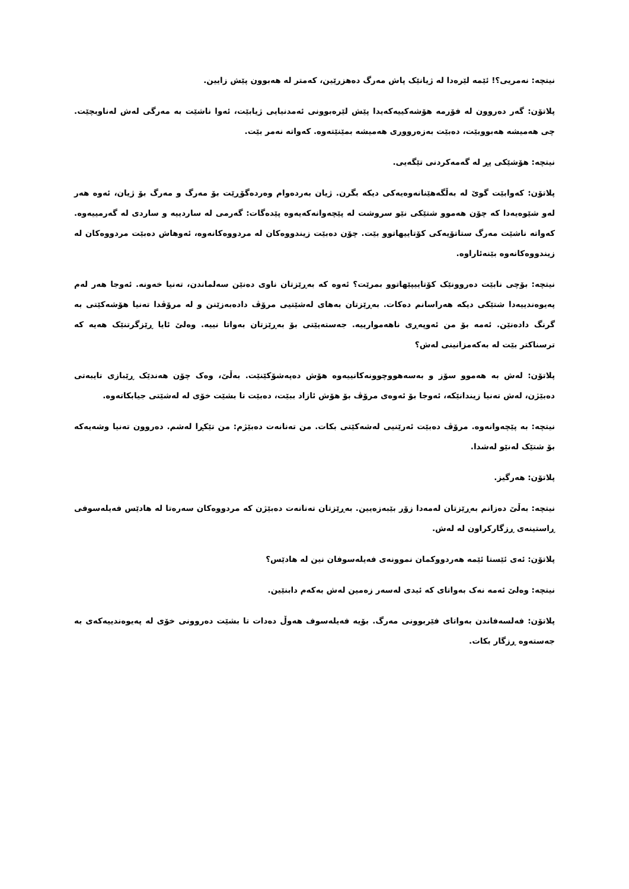نیتچە: نەمریی؟! ئێمە لێرەدا لە ژیانێک پاش مەرگ دەهزرێین، کەمتر لە هەبوون پێش زایین.
پلاتۆن: گەر دەروون لە فۆرمە هۆشەکییەکەیدا پێش لێرەبوونی ئەمدنیایی ژیابێت، ئەوا ناشێت بە مەرگی لەش لەناوبچێت. چی هەمیشە هەبووبێت، دەبێت بەزەرووری هەمیشە بمێنێتەوە. کەواتە نەمر بێت.
نیتچە: هۆشێکی پڕ لە گەمەکردنی تێگەیی.
پلاتۆن: کەوابێت گوێ لە بەڵگەهێنانەوەیەکی دیکە بگرن. ژیان بەردەوام وەردەگۆڕێت بۆ مەرگ و مەرگ بۆ ژیان، ئەوە هەر لەو شێوەیەدا کە چۆن هەموو شتێکی نێو سروشت لە پێچەوانەکەیەوە پێدەگات: گەرمی لە ساردییە و ساردی لە گەرمییەوە. کەواتە ناشێت مەرگ ستاتۆیەکی کۆتاییهاتوو بێت. چۆن دەبێت زیندووەکان لە مردووەکانەوە، ئەوهاش دەبێت مردووەکان لە زیندووەکانەوە بێنەئاراوە.
نیتچە: بۆچی نابێت دەروونێک کۆتاییپێهاتوو بمرێت؟ ئەوە کە بەڕێزتان ناوی دەنێن سەلماندن، تەنیا خەونە. ئەوجا هەر لەم پەیوەندییەدا شتێکی دیکە هەراسانم دەکات. بەڕێزتان بەهای لەشێتیی مرۆڤ دادەبەزێنن و لە مرۆڤدا تەنیا هۆشەکێتی بە گرنگ دادەنێن. ئەمە بۆ من ئەوپەڕی ناهەمواریيە. جەستەیێتی بۆ بەڕێزتان بەواتا نییە. وەلێ ئایا ڕێزگرتنێک هەیە کە ترسناکتر بێت لە بەکەمزانینی لەش؟
پلاتۆن: لەش بە هەموو سۆز و بەسەهووچوونەکانییەوە هۆش دەپەشۆکێنێت. بەڵێ، وەک چۆن هەندێک ڕێبازی تایبەتی دەبێژن، لەش تەنیا زیندانێکە، ئەوجا بۆ ئەوەی مرۆڤ بۆ هۆش ئازاد ببێت، دەبێت تا بشێت خۆی لە لەشێتی جیابکاتەوە.
نیتچە: بە پێچەوانەوە. مرۆڤ دەبێت ئەرێنیی لەشەکێتی بکات. من تەنانەت دەبێژم: من تێکڕا لەشم. دەروون تەنیا وشەیەکە بۆ شتێک لەنێو لەشدا.
پلاتۆن: هەرگیز.
نیتچە: بەڵێ دەزانم بەڕێزتان لەمەدا زۆر بێبەزەیین. بەڕێزتان تەنانەت دەبێژن کە مردووەکان سەرەتا لە هادێس فەیلەسوفی ڕاستینەی ڕزگارکراون لە لەش.
پلاتۆن: ئەی ئێستا ئێمە هەردووکمان نموونەی فەیلەسوفان نین لە هادێس؟
نیتچە: وەلێ ئەمە نەک بەواتای کە ئیدی لەسەر زەمین لەش بەکەم دابنێین.
پلاتۆن: فەلسەفاندن بەواتای فێربوونی مەرگ. بۆیە فەیلەسوف هەوڵ دەدات تا بشێت دەروونی خۆی لە پەیوەندییەکەی بە جەستەوە ڕزگار بکات.